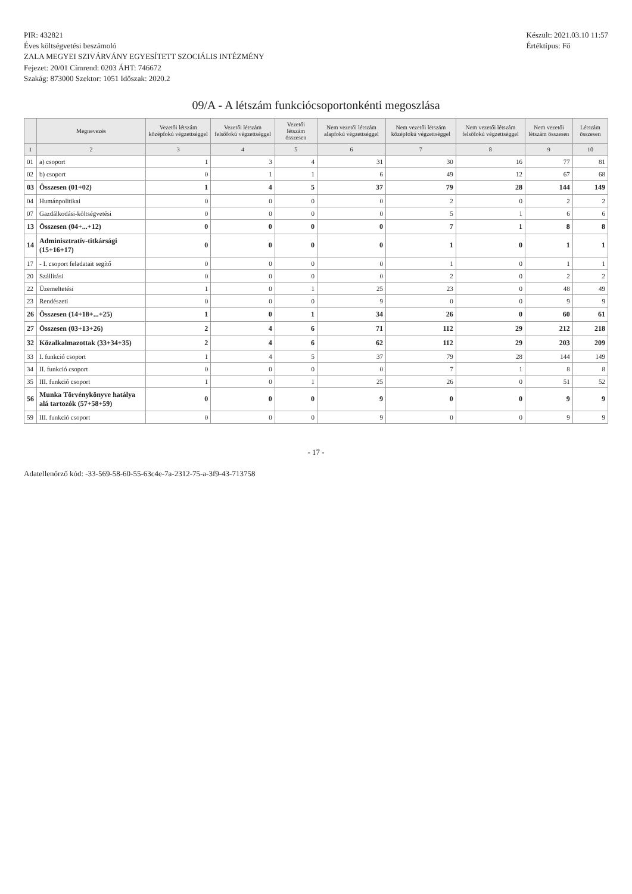PIR: 432821
Éves költségvetési beszámoló
ZALA MEGYEI SZIVÁRVÁNY EGYESÍTETT SZOCIÁLIS INTÉZMÉNY
Fejezet: 20/01 Címrend: 0203 ÁHT: 746672
Szakág: 873000 Szektor: 1051 Időszak: 2020.2
Készült: 2021.03.10 11:57
Értéktípus: Fő
09/A - A létszám funkciócsoportonkénti megoszlása
| | Megnevezés | Vezetői létszám középfokú végzettséggel | Vezetői létszám felsőfokú végzettséggel | Vezetői létszám összesen | Nem vezetői létszám alapfokú végzettséggel | Nem vezetői létszám középfokú végzettséggel | Nem vezetői létszám felsőfokú végzettséggel | Nem vezetői létszám összesen | Létszám összesen |
| --- | --- | --- | --- | --- | --- | --- | --- | --- | --- |
| 1 | 2 | 3 | 4 | 5 | 6 | 7 | 8 | 9 | 10 |
| 01 | a) csoport | 1 | 3 | 4 | 31 | 30 | 16 | 77 | 81 |
| 02 | b) csoport | 0 | 1 | 1 | 6 | 49 | 12 | 67 | 68 |
| 03 | Összesen (01+02) | 1 | 4 | 5 | 37 | 79 | 28 | 144 | 149 |
| 04 | Humánpolitikai | 0 | 0 | 0 | 0 | 2 | 0 | 2 | 2 |
| 07 | Gazdálkodási-költségvetési | 0 | 0 | 0 | 0 | 5 | 1 | 6 | 6 |
| 13 | Összesen (04+...+12) | 0 | 0 | 0 | 0 | 7 | 1 | 8 | 8 |
| 14 | Adminisztratív-titkársági (15+16+17) | 0 | 0 | 0 | 0 | 1 | 0 | 1 | 1 |
| 17 | - I. csoport feladatait segítő | 0 | 0 | 0 | 0 | 1 | 0 | 1 | 1 |
| 20 | Szállítási | 0 | 0 | 0 | 0 | 2 | 0 | 2 | 2 |
| 22 | Üzemeltetési | 1 | 0 | 1 | 25 | 23 | 0 | 48 | 49 |
| 23 | Rendészeti | 0 | 0 | 0 | 9 | 0 | 0 | 9 | 9 |
| 26 | Összesen (14+18+...+25) | 1 | 0 | 1 | 34 | 26 | 0 | 60 | 61 |
| 27 | Összesen (03+13+26) | 2 | 4 | 6 | 71 | 112 | 29 | 212 | 218 |
| 32 | Közalkalmazottak (33+34+35) | 2 | 4 | 6 | 62 | 112 | 29 | 203 | 209 |
| 33 | I. funkció csoport | 1 | 4 | 5 | 37 | 79 | 28 | 144 | 149 |
| 34 | II. funkció csoport | 0 | 0 | 0 | 0 | 7 | 1 | 8 | 8 |
| 35 | III. funkció csoport | 1 | 0 | 1 | 25 | 26 | 0 | 51 | 52 |
| 56 | Munka Törvénykönyve hatálya alá tartozók (57+58+59) | 0 | 0 | 0 | 9 | 0 | 0 | 9 | 9 |
| 59 | III. funkció csoport | 0 | 0 | 0 | 9 | 0 | 0 | 9 | 9 |
- 17 -
Adatellenőrző kód: -33-569-58-60-55-63c4e-7a-2312-75-a-3f9-43-713758